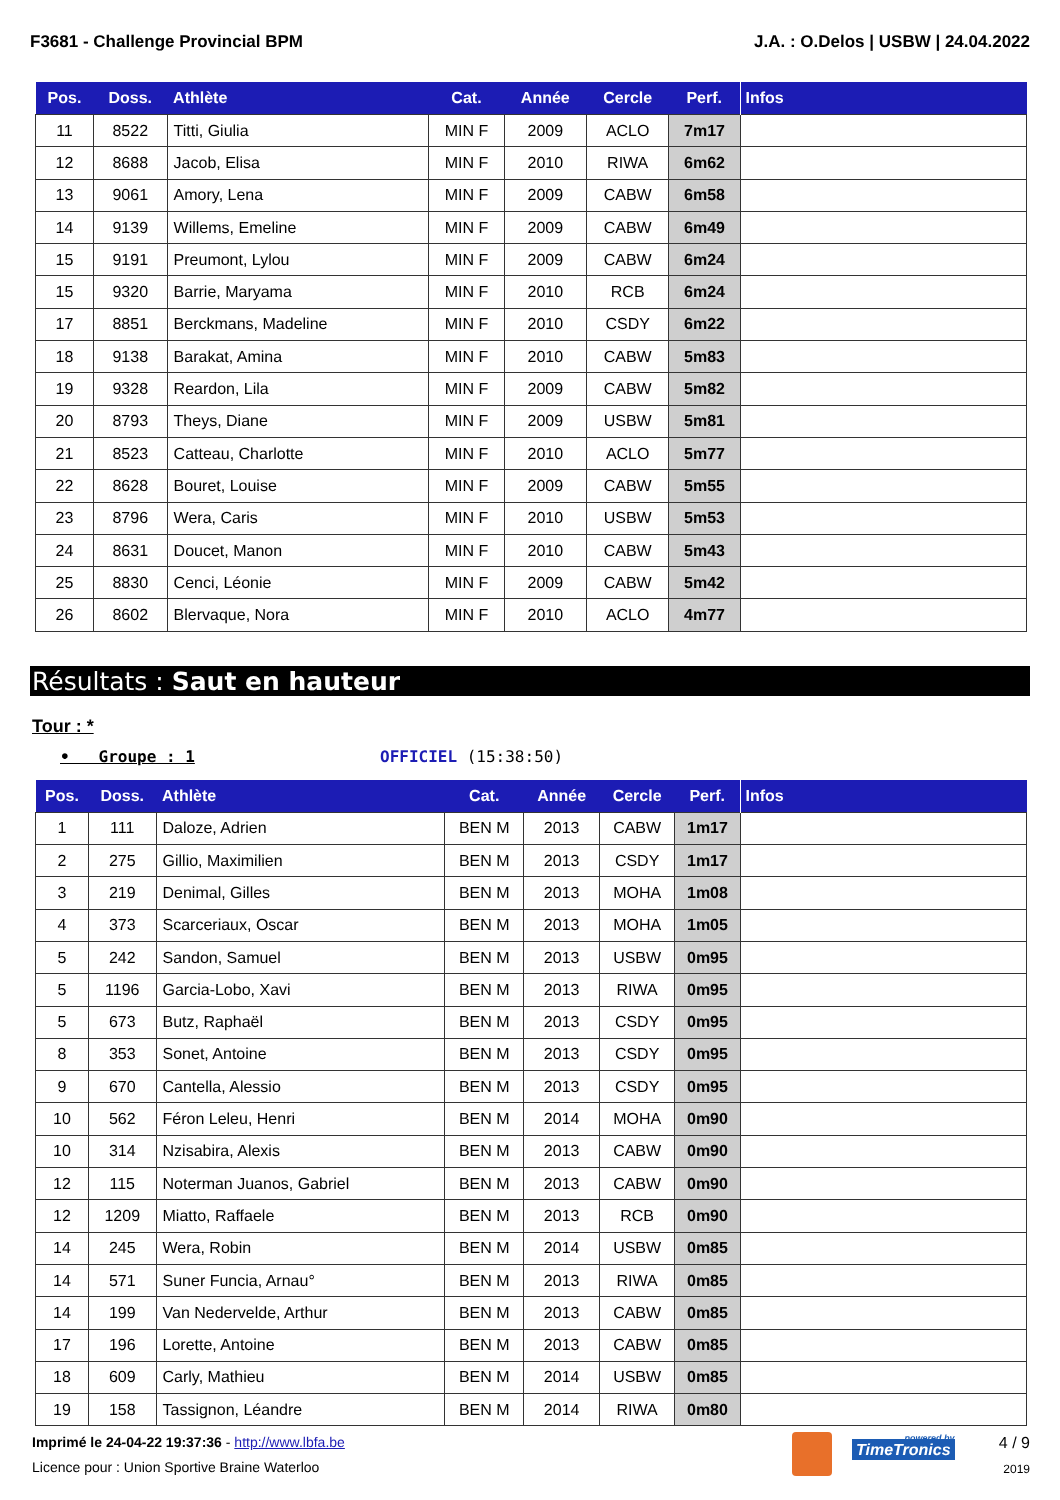F3681 - Challenge Provincial BPM J.A. : O.Delos | USBW | 24.04.2022
| Pos. | Doss. | Athlète | Cat. | Année | Cercle | Perf. | Infos |
| --- | --- | --- | --- | --- | --- | --- | --- |
| 11 | 8522 | Titti, Giulia | MIN F | 2009 | ACLO | 7m17 | |
| 12 | 8688 | Jacob, Elisa | MIN F | 2010 | RIWA | 6m62 | |
| 13 | 9061 | Amory, Lena | MIN F | 2009 | CABW | 6m58 | |
| 14 | 9139 | Willems, Emeline | MIN F | 2009 | CABW | 6m49 | |
| 15 | 9191 | Preumont, Lylou | MIN F | 2009 | CABW | 6m24 | |
| 15 | 9320 | Barrie, Maryama | MIN F | 2010 | RCB | 6m24 | |
| 17 | 8851 | Berckmans, Madeline | MIN F | 2010 | CSDY | 6m22 | |
| 18 | 9138 | Barakat, Amina | MIN F | 2010 | CABW | 5m83 | |
| 19 | 9328 | Reardon, Lila | MIN F | 2009 | CABW | 5m82 | |
| 20 | 8793 | Theys, Diane | MIN F | 2009 | USBW | 5m81 | |
| 21 | 8523 | Catteau, Charlotte | MIN F | 2010 | ACLO | 5m77 | |
| 22 | 8628 | Bouret, Louise | MIN F | 2009 | CABW | 5m55 | |
| 23 | 8796 | Wera, Caris | MIN F | 2010 | USBW | 5m53 | |
| 24 | 8631 | Doucet, Manon | MIN F | 2010 | CABW | 5m43 | |
| 25 | 8830 | Cenci, Léonie | MIN F | 2009 | CABW | 5m42 | |
| 26 | 8602 | Blervaque, Nora | MIN F | 2010 | ACLO | 4m77 | |
Résultats : Saut en hauteur
Tour : *
• Groupe : 1 OFFICIEL (15:38:50)
| Pos. | Doss. | Athlète | Cat. | Année | Cercle | Perf. | Infos |
| --- | --- | --- | --- | --- | --- | --- | --- |
| 1 | 111 | Daloze, Adrien | BEN M | 2013 | CABW | 1m17 | |
| 2 | 275 | Gillio, Maximilien | BEN M | 2013 | CSDY | 1m17 | |
| 3 | 219 | Denimal, Gilles | BEN M | 2013 | MOHA | 1m08 | |
| 4 | 373 | Scarceriaux, Oscar | BEN M | 2013 | MOHA | 1m05 | |
| 5 | 242 | Sandon, Samuel | BEN M | 2013 | USBW | 0m95 | |
| 5 | 1196 | Garcia-Lobo, Xavi | BEN M | 2013 | RIWA | 0m95 | |
| 5 | 673 | Butz, Raphaël | BEN M | 2013 | CSDY | 0m95 | |
| 8 | 353 | Sonet, Antoine | BEN M | 2013 | CSDY | 0m95 | |
| 9 | 670 | Cantella, Alessio | BEN M | 2013 | CSDY | 0m95 | |
| 10 | 562 | Féron Leleu, Henri | BEN M | 2014 | MOHA | 0m90 | |
| 10 | 314 | Nzisabira, Alexis | BEN M | 2013 | CABW | 0m90 | |
| 12 | 115 | Noterman Juanos, Gabriel | BEN M | 2013 | CABW | 0m90 | |
| 12 | 1209 | Miatto, Raffaele | BEN M | 2013 | RCB | 0m90 | |
| 14 | 245 | Wera, Robin | BEN M | 2014 | USBW | 0m85 | |
| 14 | 571 | Suner Funcia, Arnau° | BEN M | 2013 | RIWA | 0m85 | |
| 14 | 199 | Van Nedervelde, Arthur | BEN M | 2013 | CABW | 0m85 | |
| 17 | 196 | Lorette, Antoine | BEN M | 2013 | CABW | 0m85 | |
| 18 | 609 | Carly, Mathieu | BEN M | 2014 | USBW | 0m85 | |
| 19 | 158 | Tassignon, Léandre | BEN M | 2014 | RIWA | 0m80 | |
Imprimé le 24-04-22 19:37:36 - http://www.lbfa.be
Licence pour : Union Sportive Braine Waterloo
powered by
TimeTronics
4 / 9
2019